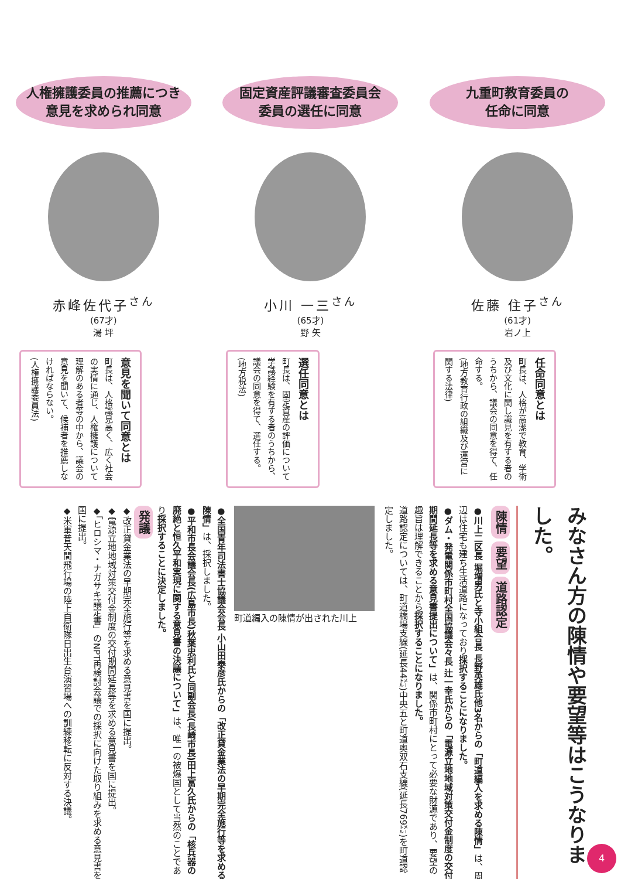人権擁護委員の推薦につき
意見を求められ同意
赤峰佐代子<sup>さん</sup>
(67才)
湯 坪
意見を聞いて同意とは
町長は、人格識見高く、広く社会の実情に通じ、人権擁護について理解のある者等の中から、議会の意見を聞いて、候補者を推薦しなければならない。
(人権擁護委員法)
固定資産評議審査委員会
委員の選任に同意
小川 一三<sup>さん</sup>
(65才)
野 矢
選任同意とは
町長は、固定資産の評価について学識経験を有する者のうちから、議会の同意を得て、選任する。
(地方税法)
九重町教育委員の
任命に同意
佐藤 住子<sup>さん</sup>
(61才)
岩ノ上
任命同意とは
町長は、人格が高潔で教育、学術及び文化に関し識見を有する者のうちから、議会の同意を得て、任命する。
(地方教育行政の組織及び運営に関する法律)
みなさん方の陳情や要望等はこうなりました。
陳情 要望 道路認定
●川上二区長 堀増男氏と寺小組合長 長野英雄氏他3名からの「町道編入を求める陳情」は、周辺は住宅も建ち生活道路になっており採択することになりました。
●ダム・発電関係市町村全国協議会々長 辻一幸氏からの「電源立地地域対策交付金制度の交付期間延長等を求める意見書提出について」は、関係市町村にとって必要な財源であり、要望の趣旨は理解できることから採択することになりました。
道路認定については、町道橋場支線(延長44㍍)中央五と町道奥双石支線(延長769㍍)を町道認定しました。
町道編入の陳情が出された川上
●全国青年司法書士協議会会長 小山田泰彦氏からの「改正貸金業法の早期完全施行等を求める陳情」は、採択しました。
●平和市長会議会長(広島市長)秋葉忠利氏と同副会長(長崎市長)田上富久氏からの「核兵器の廃絶と恒久平和実現に関する意見書の決議について」は、唯一の被爆国として当然のことであり採択することに決定しました。
発議
◆改正貸金業法の早期完全施行等を求める意見書を国に提出。
◆電源立地地域対策交付金制度の交付期間延長等を求める意見書を国に提出。
◆「ヒロシマ・ナガサキ議定書」のNPT再検討会議での採択に向けた取り組みを求める意見書を国に提出。
◆米軍普天間飛行場の陸上自衛隊日出生台演習場への訓練移転に反対する決議。
4